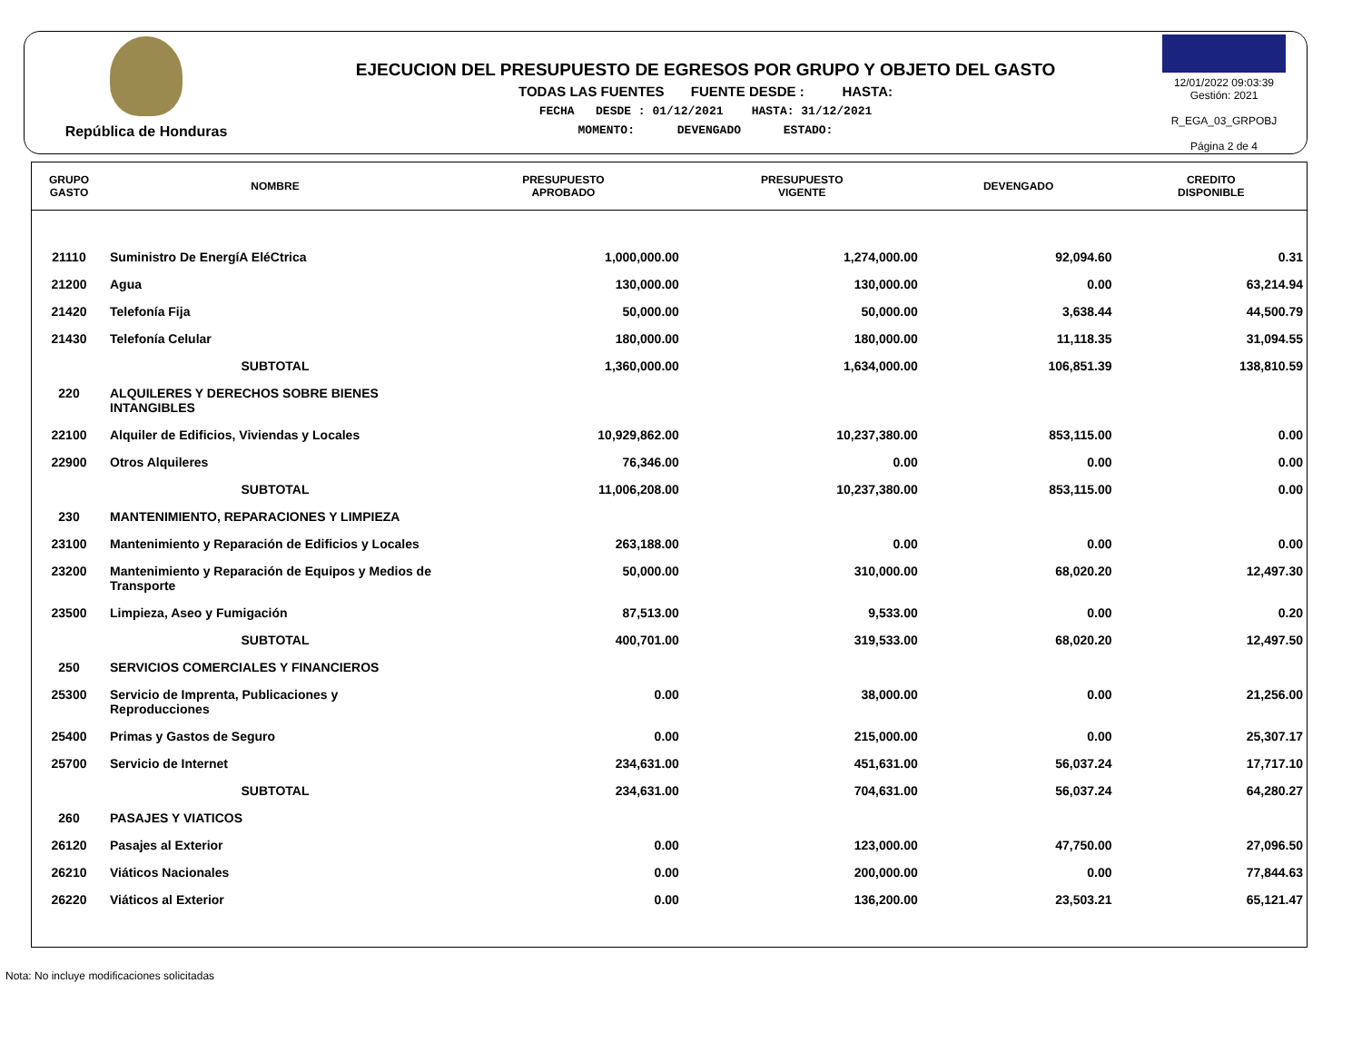República de Honduras
EJECUCION DEL PRESUPUESTO DE EGRESOS POR GRUPO Y OBJETO DEL GASTO
TODAS LAS FUENTES FUENTE DESDE : HASTA:
FECHA DESDE : 01/12/2021 HASTA: 31/12/2021
MOMENTO: DEVENGADO ESTADO:
12/01/2022 09:03:39
Gestión: 2021
R_EGA_03_GRPOBJ
Página 2 de 4
| GRUPO GASTO | NOMBRE | PRESUPUESTO APROBADO | PRESUPUESTO VIGENTE | DEVENGADO | CREDITO DISPONIBLE |
| --- | --- | --- | --- | --- | --- |
| 21110 | Suministro De EnergíA EléCtrica | 1,000,000.00 | 1,274,000.00 | 92,094.60 | 0.31 |
| 21200 | Agua | 130,000.00 | 130,000.00 | 0.00 | 63,214.94 |
| 21420 | Telefonía Fija | 50,000.00 | 50,000.00 | 3,638.44 | 44,500.79 |
| 21430 | Telefonía Celular | 180,000.00 | 180,000.00 | 11,118.35 | 31,094.55 |
| | SUBTOTAL | 1,360,000.00 | 1,634,000.00 | 106,851.39 | 138,810.59 |
| 220 | ALQUILERES Y DERECHOS SOBRE BIENES INTANGIBLES | | | | |
| 22100 | Alquiler de Edificios, Viviendas y Locales | 10,929,862.00 | 10,237,380.00 | 853,115.00 | 0.00 |
| 22900 | Otros Alquileres | 76,346.00 | 0.00 | 0.00 | 0.00 |
| | SUBTOTAL | 11,006,208.00 | 10,237,380.00 | 853,115.00 | 0.00 |
| 230 | MANTENIMIENTO, REPARACIONES Y LIMPIEZA | | | | |
| 23100 | Mantenimiento y Reparación de Edificios y Locales | 263,188.00 | 0.00 | 0.00 | 0.00 |
| 23200 | Mantenimiento y Reparación de Equipos y Medios de Transporte | 50,000.00 | 310,000.00 | 68,020.20 | 12,497.30 |
| 23500 | Limpieza, Aseo y Fumigación | 87,513.00 | 9,533.00 | 0.00 | 0.20 |
| | SUBTOTAL | 400,701.00 | 319,533.00 | 68,020.20 | 12,497.50 |
| 250 | SERVICIOS COMERCIALES Y FINANCIEROS | | | | |
| 25300 | Servicio de Imprenta, Publicaciones y Reproducciones | 0.00 | 38,000.00 | 0.00 | 21,256.00 |
| 25400 | Primas y Gastos de Seguro | 0.00 | 215,000.00 | 0.00 | 25,307.17 |
| 25700 | Servicio de Internet | 234,631.00 | 451,631.00 | 56,037.24 | 17,717.10 |
| | SUBTOTAL | 234,631.00 | 704,631.00 | 56,037.24 | 64,280.27 |
| 260 | PASAJES Y VIATICOS | | | | |
| 26120 | Pasajes al Exterior | 0.00 | 123,000.00 | 47,750.00 | 27,096.50 |
| 26210 | Viáticos Nacionales | 0.00 | 200,000.00 | 0.00 | 77,844.63 |
| 26220 | Viáticos al Exterior | 0.00 | 136,200.00 | 23,503.21 | 65,121.47 |
Nota: No incluye modificaciones solicitadas